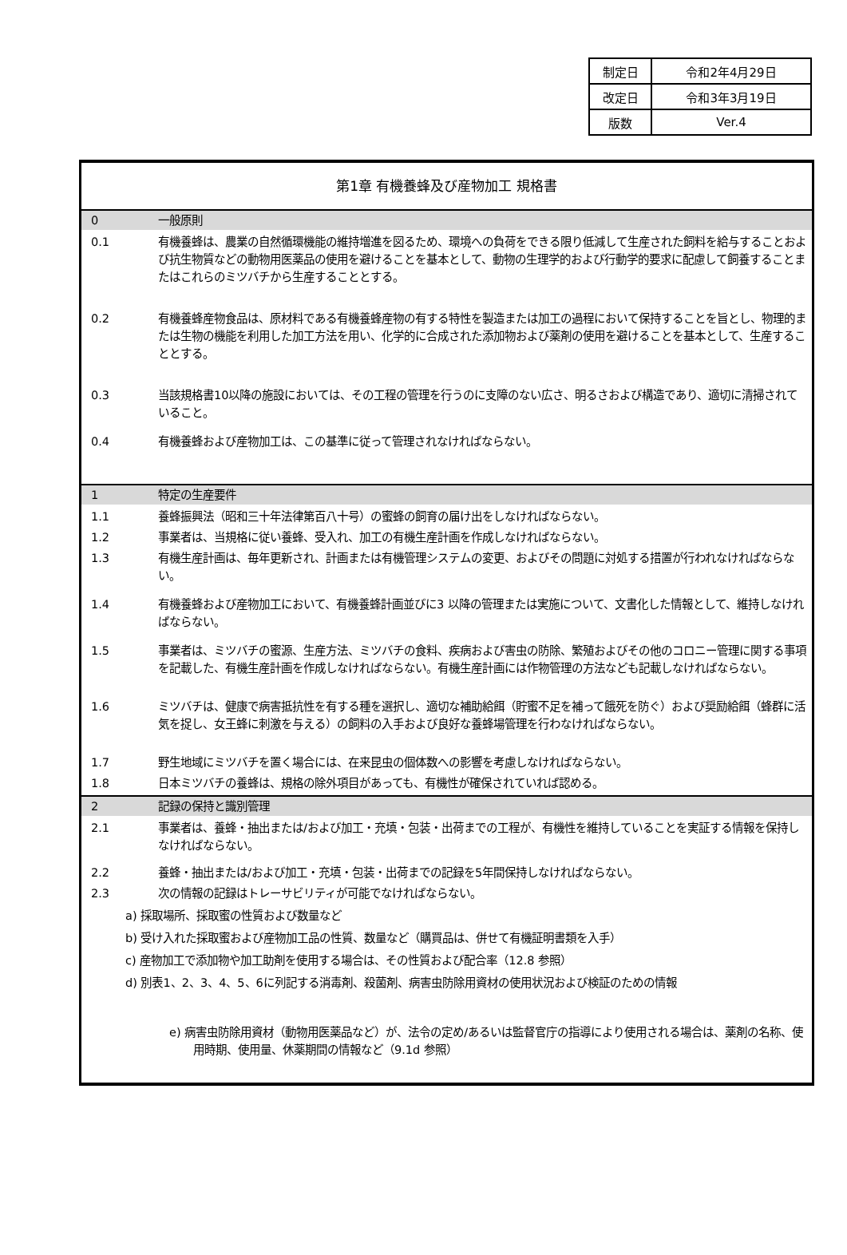| 制定日 | 令和2年4月29日 |
| 改定日 | 令和3年3月19日 |
| 版数 | Ver.4 |
第1章 有機養蜂及び産物加工 規格書
0 一般原則
0.1 有機養蜂は、農業の自然循環機能の維持増進を図るため、環境への負荷をできる限り低減して生産された飼料を給与することおよび抗生物質などの動物用医薬品の使用を避けることを基本として、動物の生理学的および行動学的要求に配慮して飼養することまたはこれらのミツバチから生産することとする。
0.2 有機養蜂産物食品は、原材料である有機養蜂産物の有する特性を製造または加工の過程において保持することを旨とし、物理的または生物の機能を利用した加工方法を用い、化学的に合成された添加物および薬剤の使用を避けることを基本として、生産することとする。
0.3 当該規格書10以降の施設においては、その工程の管理を行うのに支障のない広さ、明るさおよび構造であり、適切に清掃されていること。
0.4 有機養蜂および産物加工は、この基準に従って管理されなければならない。
1 特定の生産要件
1.1 養蜂振興法（昭和三十年法律第百八十号）の蜜蜂の飼育の届け出をしなければならない。
1.2 事業者は、当規格に従い養蜂、受入れ、加工の有機生産計画を作成しなければならない。
1.3 有機生産計画は、毎年更新され、計画または有機管理システムの変更、およびその問題に対処する措置が行われなければならない。
1.4 有機養蜂および産物加工において、有機養蜂計画並びに3 以降の管理または実施について、文書化した情報として、維持しなければならない。
1.5 事業者は、ミツバチの蜜源、生産方法、ミツバチの食料、疾病および害虫の防除、繁殖およびその他のコロニー管理に関する事項を記載した、有機生産計画を作成しなければならない。有機生産計画には作物管理の方法なども記載しなければならない。
1.6 ミツバチは、健康で病害抵抗性を有する種を選択し、適切な補助給餌（貯蜜不足を補って餓死を防ぐ）および奨励給餌（蜂群に活気を捉し、女王蜂に刺激を与える）の飼料の入手および良好な養蜂場管理を行わなければならない。
1.7 野生地域にミツバチを置く場合には、在来昆虫の個体数への影響を考慮しなければならない。
1.8 日本ミツバチの養蜂は、規格の除外項目があっても、有機性が確保されていれば認める。
2 記録の保持と識別管理
2.1 事業者は、養蜂・抽出または/および加工・充填・包装・出荷までの工程が、有機性を維持していることを実証する情報を保持しなければならない。
2.2 養蜂・抽出または/および加工・充填・包装・出荷までの記録を5年間保持しなければならない。
2.3 次の情報の記録はトレーサビリティが可能でなければならない。
a) 採取場所、採取蜜の性質および数量など
b) 受け入れた採取蜜および産物加工品の性質、数量など（購買品は、併せて有機証明書類を入手）
c) 産物加工で添加物や加工助剤を使用する場合は、その性質および配合率（12.8 参照）
d) 別表1、2、3、4、5、6に列記する消毒剤、殺菌剤、病害虫防除用資材の使用状況および検証のための情報
e) 病害虫防除用資材（動物用医薬品など）が、法令の定め/あるいは監督官庁の指導により使用される場合は、薬剤の名称、使用時期、使用量、休薬期間の情報など（9.1d 参照）